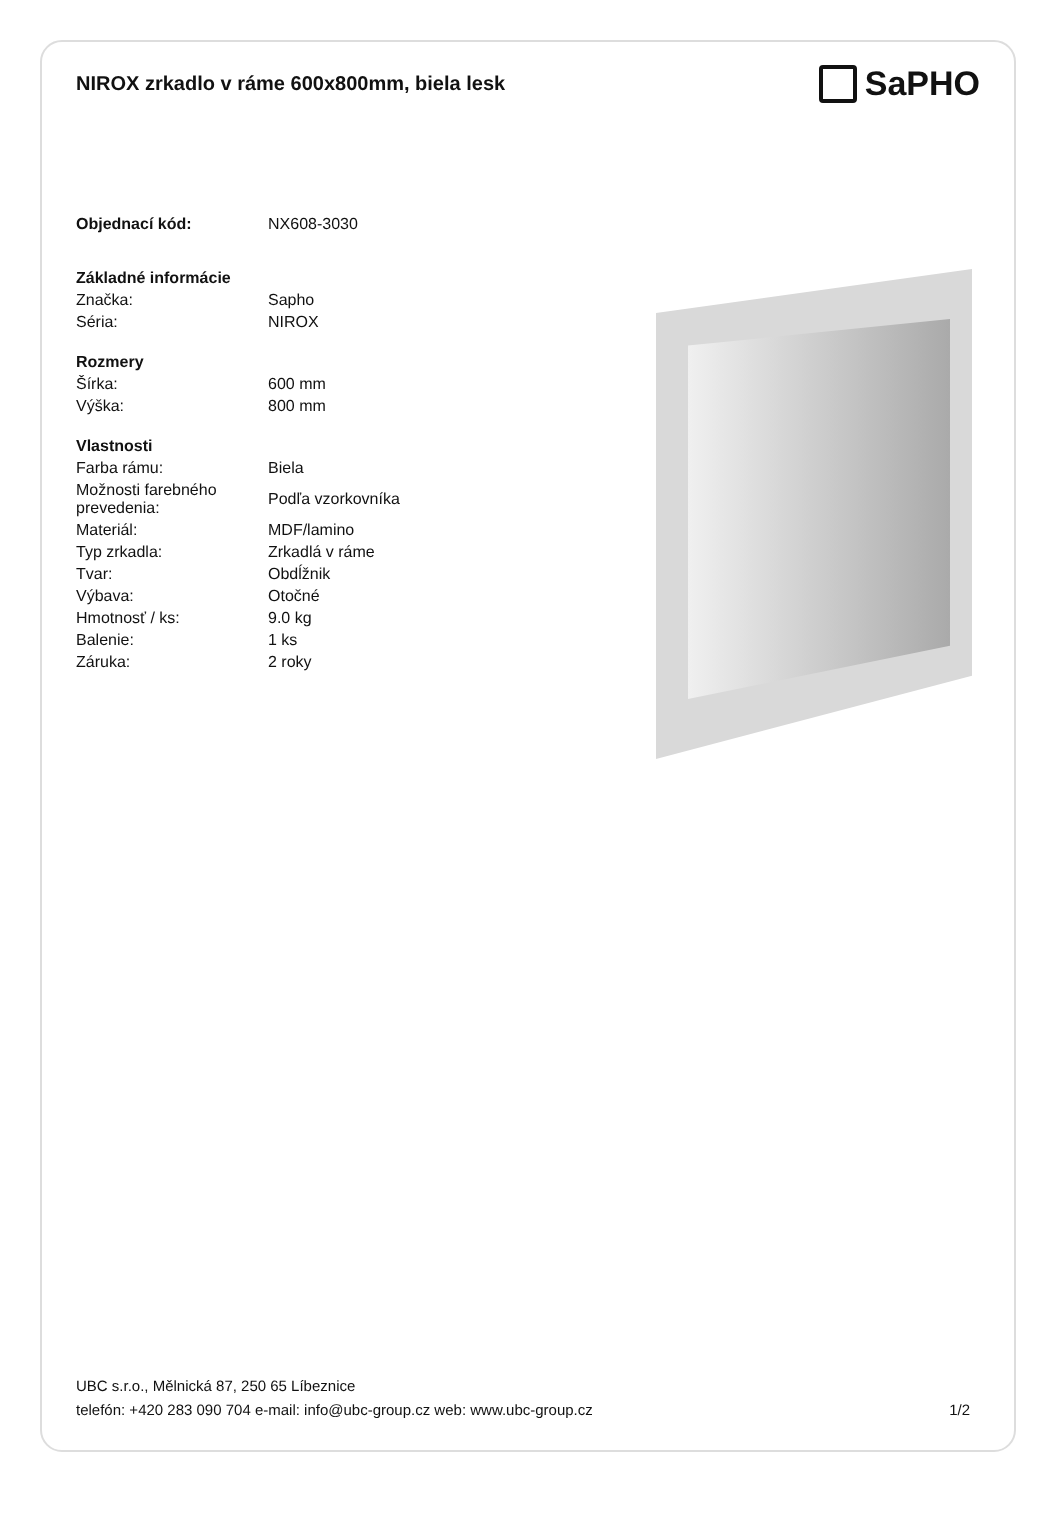NIROX zrkadlo v ráme 600x800mm, biela lesk
SaPHO
| Objednací kód: | NX608-3030 |
| Základné informácie | |
| Značka: | Sapho |
| Séria: | NIROX |
| Rozmery | |
| Šírka: | 600 mm |
| Výška: | 800 mm |
| Vlastnosti | |
| Farba rámu: | Biela |
| Možnosti farebného prevedenia: | Podľa vzorkovníka |
| Materiál: | MDF/lamino |
| Typ zrkadla: | Zrkadlá v ráme |
| Tvar: | Obdĺžnik |
| Výbava: | Otočné |
| Hmotnosť / ks: | 9.0 kg |
| Balenie: | 1 ks |
| Záruka: | 2 roky |
UBC s.r.o., Mělnická 87, 250 65 Líbeznice
telefón: +420 283 090 704 e-mail: info@ubc-group.cz web: www.ubc-group.cz 1/2